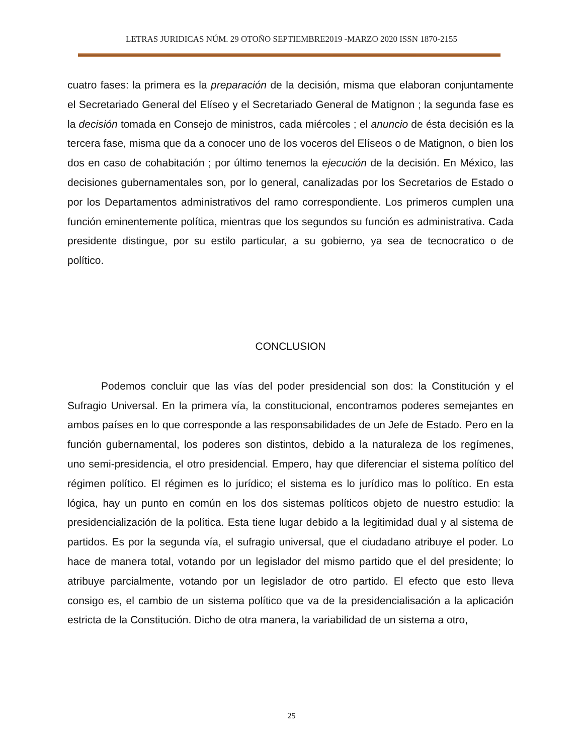LETRAS JURIDICAS NÚM. 29 OTOÑO SEPTIEMBRE2019 -MARZO 2020 ISSN 1870-2155
cuatro fases: la primera es la preparación de la decisión, misma que elaboran conjuntamente el Secretariado General del Elíseo y el Secretariado General de Matignon ; la segunda fase es la decisión tomada en Consejo de ministros, cada miércoles ; el anuncio de ésta decisión es la tercera fase, misma que da a conocer uno de los voceros del Elíseos o de Matignon, o bien los dos en caso de cohabitación ; por último tenemos la ejecución de la decisión. En México, las decisiones gubernamentales son, por lo general, canalizadas por los Secretarios de Estado o por los Departamentos administrativos del ramo correspondiente. Los primeros cumplen una función eminentemente política, mientras que los segundos su función es administrativa. Cada presidente distingue, por su estilo particular, a su gobierno, ya sea de tecnocratico o de político.
CONCLUSION
Podemos concluir que las vías del poder presidencial son dos: la Constitución y el Sufragio Universal. En la primera vía, la constitucional, encontramos poderes semejantes en ambos países en lo que corresponde a las responsabilidades de un Jefe de Estado. Pero en la función gubernamental, los poderes son distintos, debido a la naturaleza de los regímenes, uno semi-presidencia, el otro presidencial. Empero, hay que diferenciar el sistema político del régimen político. El régimen es lo jurídico; el sistema es lo jurídico mas lo político. En esta lógica, hay un punto en común en los dos sistemas políticos objeto de nuestro estudio: la presidencialización de la política. Esta tiene lugar debido a la legitimidad dual y al sistema de partidos. Es por la segunda vía, el sufragio universal, que el ciudadano atribuye el poder. Lo hace de manera total, votando por un legislador del mismo partido que el del presidente; lo atribuye parcialmente, votando por un legislador de otro partido. El efecto que esto lleva consigo es, el cambio de un sistema político que va de la presidencialisación a la aplicación estricta de la Constitución. Dicho de otra manera, la variabilidad de un sistema a otro,
25